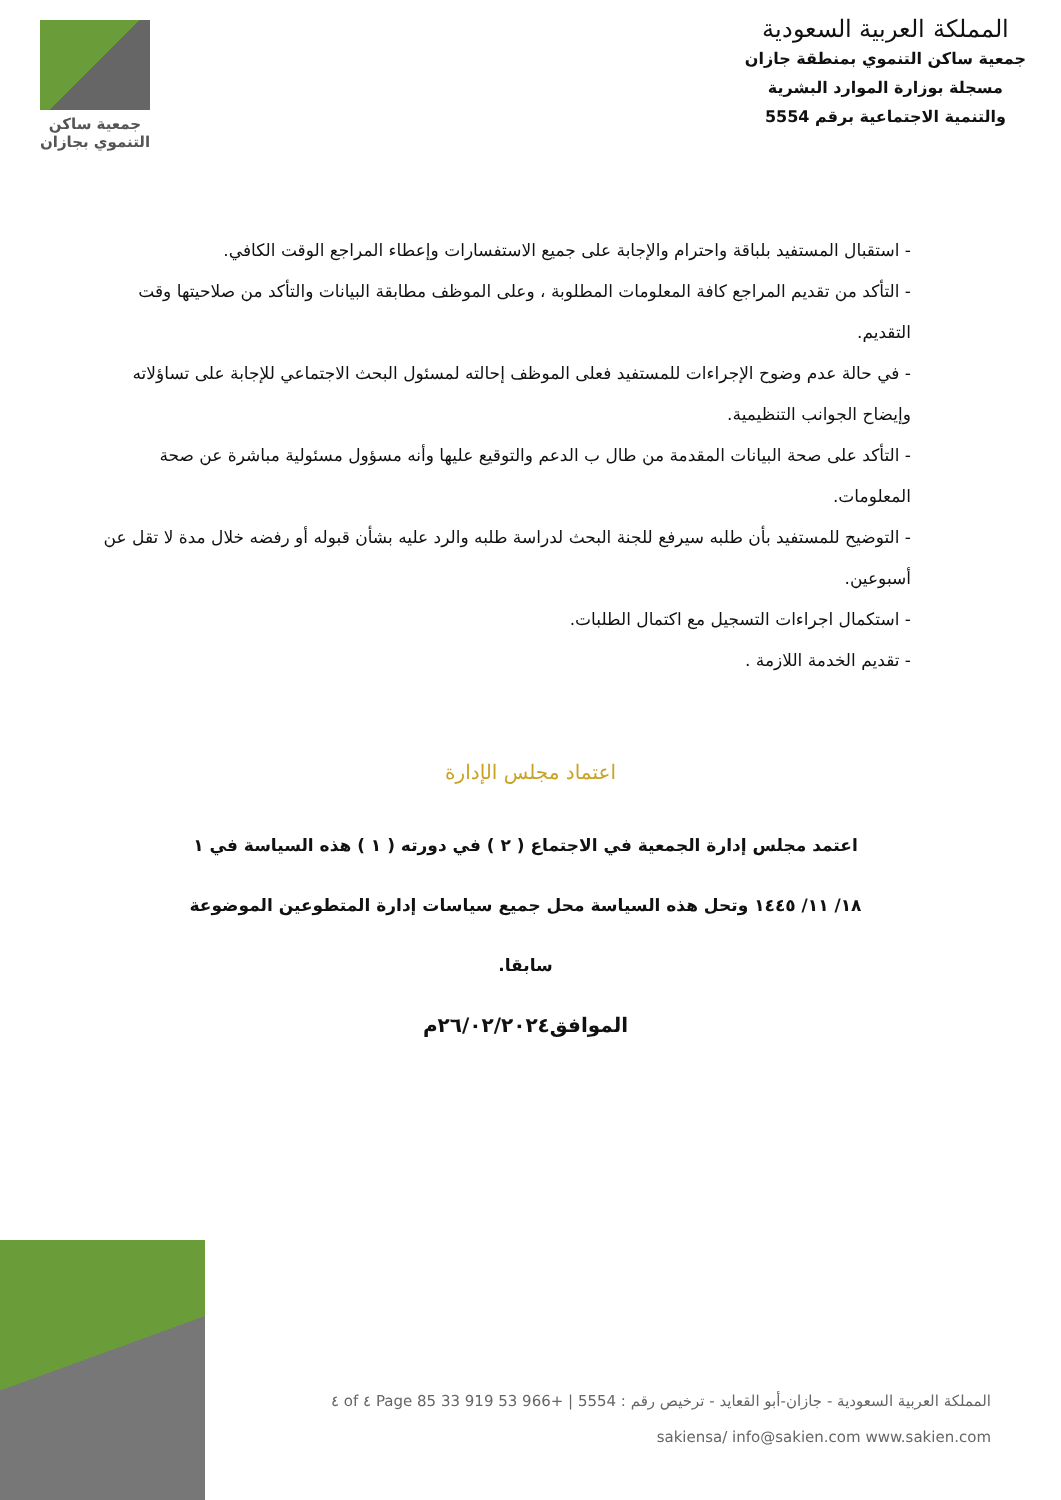المملكة العربية السعودية
جمعية ساكن التنموي بمنطقة جازان
مسجلة بوزارة الموارد البشرية
والتنمية الاجتماعية برقم 5554
جمعية ساكن
التنموي بجازان
- استقبال المستفيد بلباقة واحترام والإجابة على جميع الاستفسارات وإعطاء المراجع الوقت الكافي.
- التأكد من تقديم المراجع كافة المعلومات المطلوبة ، وعلى الموظف مطابقة البيانات والتأكد من صلاحيتها وقت التقديم.
- في حالة عدم وضوح الإجراءات للمستفيد فعلى الموظف إحالته لمسئول البحث الاجتماعي للإجابة على تساؤلاته وإيضاح الجوانب التنظيمية.
- التأكد على صحة البيانات المقدمة من طال ب الدعم والتوقيع عليها وأنه مسؤول مسئولية مباشرة عن صحة المعلومات.
- التوضيح للمستفيد بأن طلبه سيرفع للجنة البحث لدراسة طلبه والرد عليه بشأن قبوله أو رفضه خلال مدة لا تقل عن أسبوعين.
- استكمال اجراءات التسجيل مع اكتمال الطلبات.
- تقديم الخدمة اللازمة .
اعتماد مجلس الإدارة
اعتمد مجلس إدارة الجمعية في الاجتماع ( ٢ ) في دورته ( ١ ) هذه السياسة في ١
١٨/ ١١/ ١٤٤٥ وتحل هذه السياسة محل جميع سياسات إدارة المتطوعين الموضوعة سابقا.
الموافق٢٦/٠٢/٢٠٢٤م
المملكة العربية السعودية - جازان-أبو القعايد - ترخيص رقم : 5554 | +966 53 919 33 85 Page ٤ of ٤
sakiensa/ info@sakien.com www.sakien.com